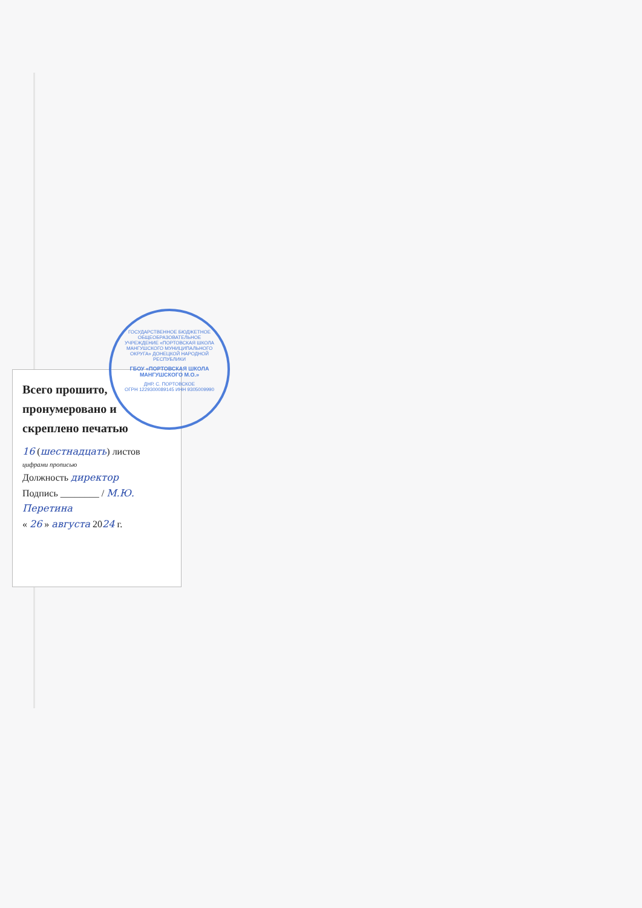Всего прошито, пронумеровано и скреплено печатью
16 (шестнадцать) листов
цифрами прописью
Должность директор
Подпись ________ / М.Ю. Перетина
« 26 » августа 2024 г.
ГОСУДАРСТВЕННОЕ БЮДЖЕТНОЕ ОБЩЕОБРАЗОВАТЕЛЬНОЕ УЧРЕЖДЕНИЕ «ПОРТОВСКАЯ ШКОЛА МАНГУШСКОГО МУНИЦИПАЛЬНОГО ОКРУГА» ДОНЕЦКОЙ НАРОДНОЙ РЕСПУБЛИКИ
ГБОУ «ПОРТОВСКАЯ ШКОЛА МАНГУШСКОГО М.О.»
ДНР, С. ПОРТОВСКОЕ
ОГРН 1229300089145 ИНН 9305009990